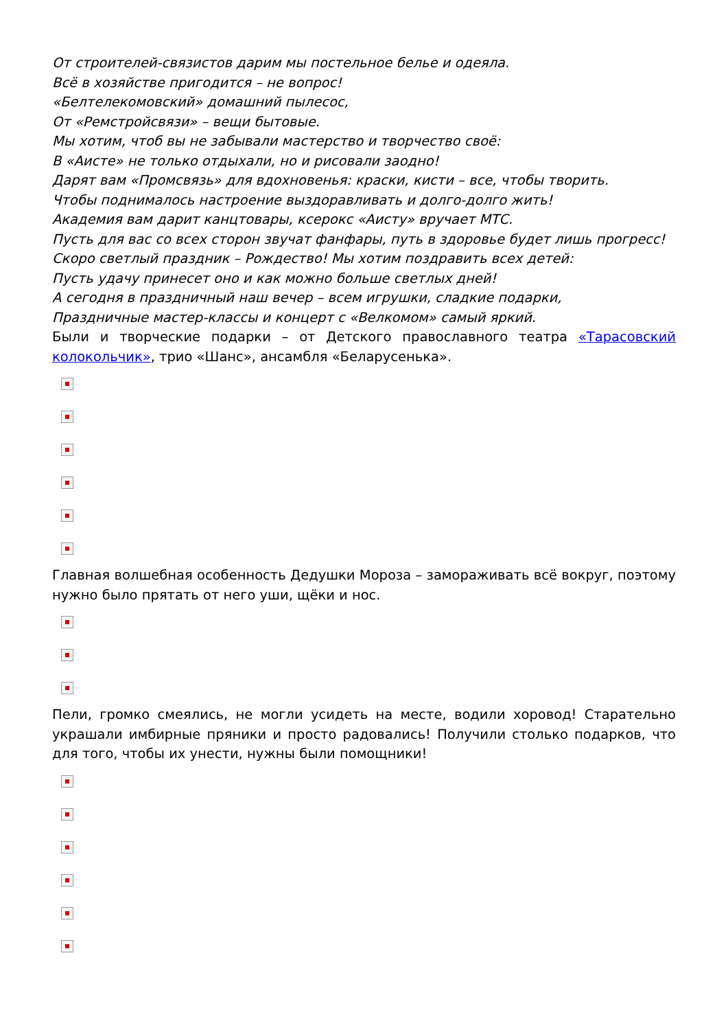От строителей-связистов дарим мы постельное белье и одеяла.
Всё в хозяйстве пригодится – не вопрос!
«Белтелекомовский» домашний пылесос,
От «Ремстройсвязи» – вещи бытовые.
Мы хотим, чтоб вы не забывали мастерство и творчество своё:
В «Аисте» не только отдыхали, но и рисовали заодно!
Дарят вам «Промсвязь» для вдохновенья: краски, кисти – все, чтобы творить.
Чтобы поднималось настроение выздоравливать и долго-долго жить!
Академия вам дарит канцтовары, ксерокс «Аисту» вручает МТС.
Пусть для вас со всех сторон звучат фанфары, путь в здоровье будет лишь прогресс!
Скоро светлый праздник – Рождество! Мы хотим поздравить всех детей:
Пусть удачу принесет оно и как можно больше светлых дней!
А сегодня в праздничный наш вечер – всем игрушки, сладкие подарки,
Праздничные мастер-классы и концерт с «Велкомом» самый яркий.
Были и творческие подарки – от Детского православного театра «Тарасовский колокольчик», трио «Шанс», ансамбля «Беларусенька».
Главная волшебная особенность Дедушки Мороза – замораживать всё вокруг, поэтому нужно было прятать от него уши, щёки и нос.
Пели, громко смеялись, не могли усидеть на месте, водили хоровод! Старательно украшали имбирные пряники и просто радовались! Получили столько подарков, что для того, чтобы их унести, нужны были помощники!